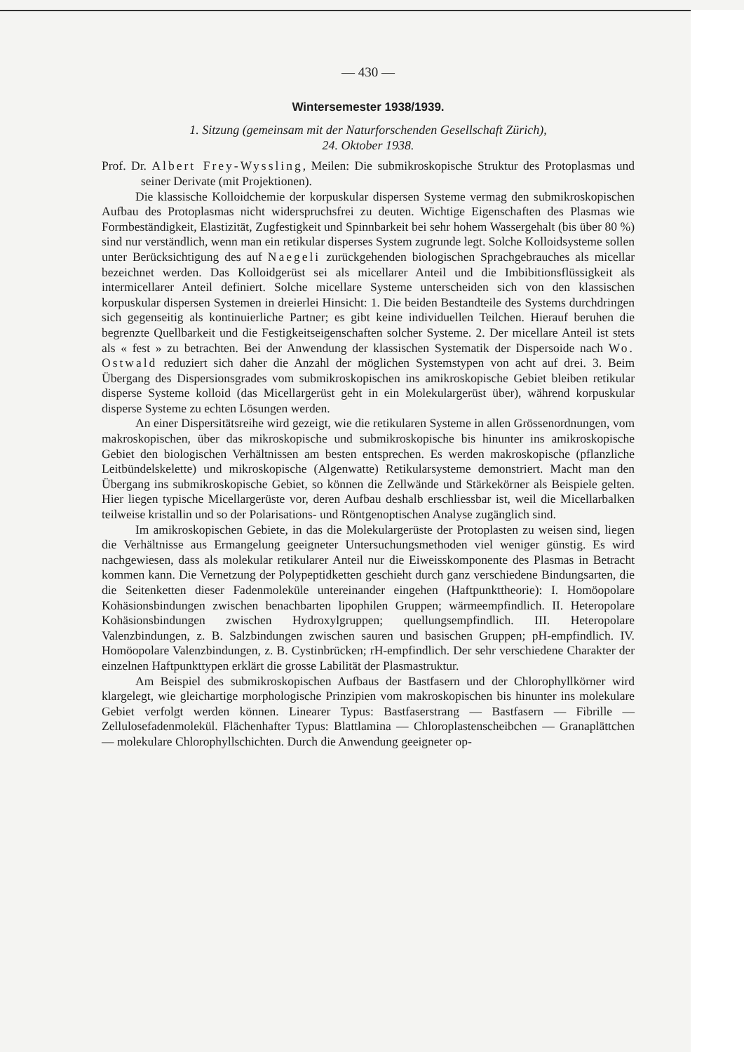— 430 —
Wintersemester 1938/1939.
1. Sitzung (gemeinsam mit der Naturforschenden Gesellschaft Zürich),
24. Oktober 1938.
Prof. Dr. Albert Frey-Wyssling, Meilen: Die submikroskopische Struktur des Protoplasmas und seiner Derivate (mit Projektionen).
Die klassische Kolloidchemie der korpuskular dispersen Systeme vermag den submikroskopischen Aufbau des Protoplasmas nicht widerspruchsfrei zu deuten. Wichtige Eigenschaften des Plasmas wie Formbeständigkeit, Elastizität, Zugfestigkeit und Spinnbarkeit bei sehr hohem Wassergehalt (bis über 80 %) sind nur verständlich, wenn man ein retikular disperses System zugrunde legt. Solche Kolloidsysteme sollen unter Berücksichtigung des auf Naegeli zurückgehenden biologischen Sprachgebrauches als micellar bezeichnet werden. Das Kolloidgerüst sei als micellarer Anteil und die Imbibitionsflüssigkeit als intermicellarer Anteil definiert. Solche micellare Systeme unterscheiden sich von den klassischen korpuskular dispersen Systemen in dreierlei Hinsicht: 1. Die beiden Bestandteile des Systems durchdringen sich gegenseitig als kontinuierliche Partner; es gibt keine individuellen Teilchen. Hierauf beruhen die begrenzte Quellbarkeit und die Festigkeitseigenschaften solcher Systeme. 2. Der micellare Anteil ist stets als « fest » zu betrachten. Bei der Anwendung der klassischen Systematik der Dispersoide nach Wo. Ostwald reduziert sich daher die Anzahl der möglichen Systemstypen von acht auf drei. 3. Beim Übergang des Dispersionsgrades vom submikroskopischen ins amikroskopische Gebiet bleiben retikular disperse Systeme kolloid (das Micellargerüst geht in ein Molekulargerüst über), während korpuskular disperse Systeme zu echten Lösungen werden.
An einer Dispersitätsreihe wird gezeigt, wie die retikularen Systeme in allen Grössenordnungen, vom makroskopischen, über das mikroskopische und submikroskopische bis hinunter ins amikroskopische Gebiet den biologischen Verhältnissen am besten entsprechen. Es werden makroskopische (pflanzliche Leitbündelskelette) und mikroskopische (Algenwatte) Retikularsysteme demonstriert. Macht man den Übergang ins submikroskopische Gebiet, so können die Zellwände und Stärkekörner als Beispiele gelten. Hier liegen typische Micellargerüste vor, deren Aufbau deshalb erschliessbar ist, weil die Micellarbalken teilweise kristallin und so der Polarisations- und Röntgenoptischen Analyse zugänglich sind.
Im amikroskopischen Gebiete, in das die Molekulargerüste der Protoplasten zu weisen sind, liegen die Verhältnisse aus Ermangelung geeigneter Untersuchungsmethoden viel weniger günstig. Es wird nachgewiesen, dass als molekular retikularer Anteil nur die Eiweisskomponente des Plasmas in Betracht kommen kann. Die Vernetzung der Polypeptidketten geschieht durch ganz verschiedene Bindungsarten, die die Seitenketten dieser Fadenmoleküle untereinander eingehen (Haftpunkttheorie): I. Homöopolare Kohäsionsbindungen zwischen benachbarten lipophilen Gruppen; wärmeempfindlich. II. Heteropolare Kohäsionsbindungen zwischen Hydroxylgruppen; quellungsempfindlich. III. Heteropolare Valenzbindungen, z. B. Salzbindungen zwischen sauren und basischen Gruppen; pH-empfindlich. IV. Homöopolare Valenzbindungen, z. B. Cystinbrücken; rH-empfindlich. Der sehr verschiedene Charakter der einzelnen Haftpunkttypen erklärt die grosse Labilität der Plasmastruktur.
Am Beispiel des submikroskopischen Aufbaus der Bastfasern und der Chlorophyllkörner wird klargelegt, wie gleichartige morphologische Prinzipien vom makroskopischen bis hinunter ins molekulare Gebiet verfolgt werden können. Linearer Typus: Bastfaserstrang — Bastfasern — Fibrille — Zellulosefadenmolekül. Flächenhafter Typus: Blattlamina — Chloroplastenscheibchen — Granaplättchen — molekulare Chlorophyllschichten. Durch die Anwendung geeigneter op-